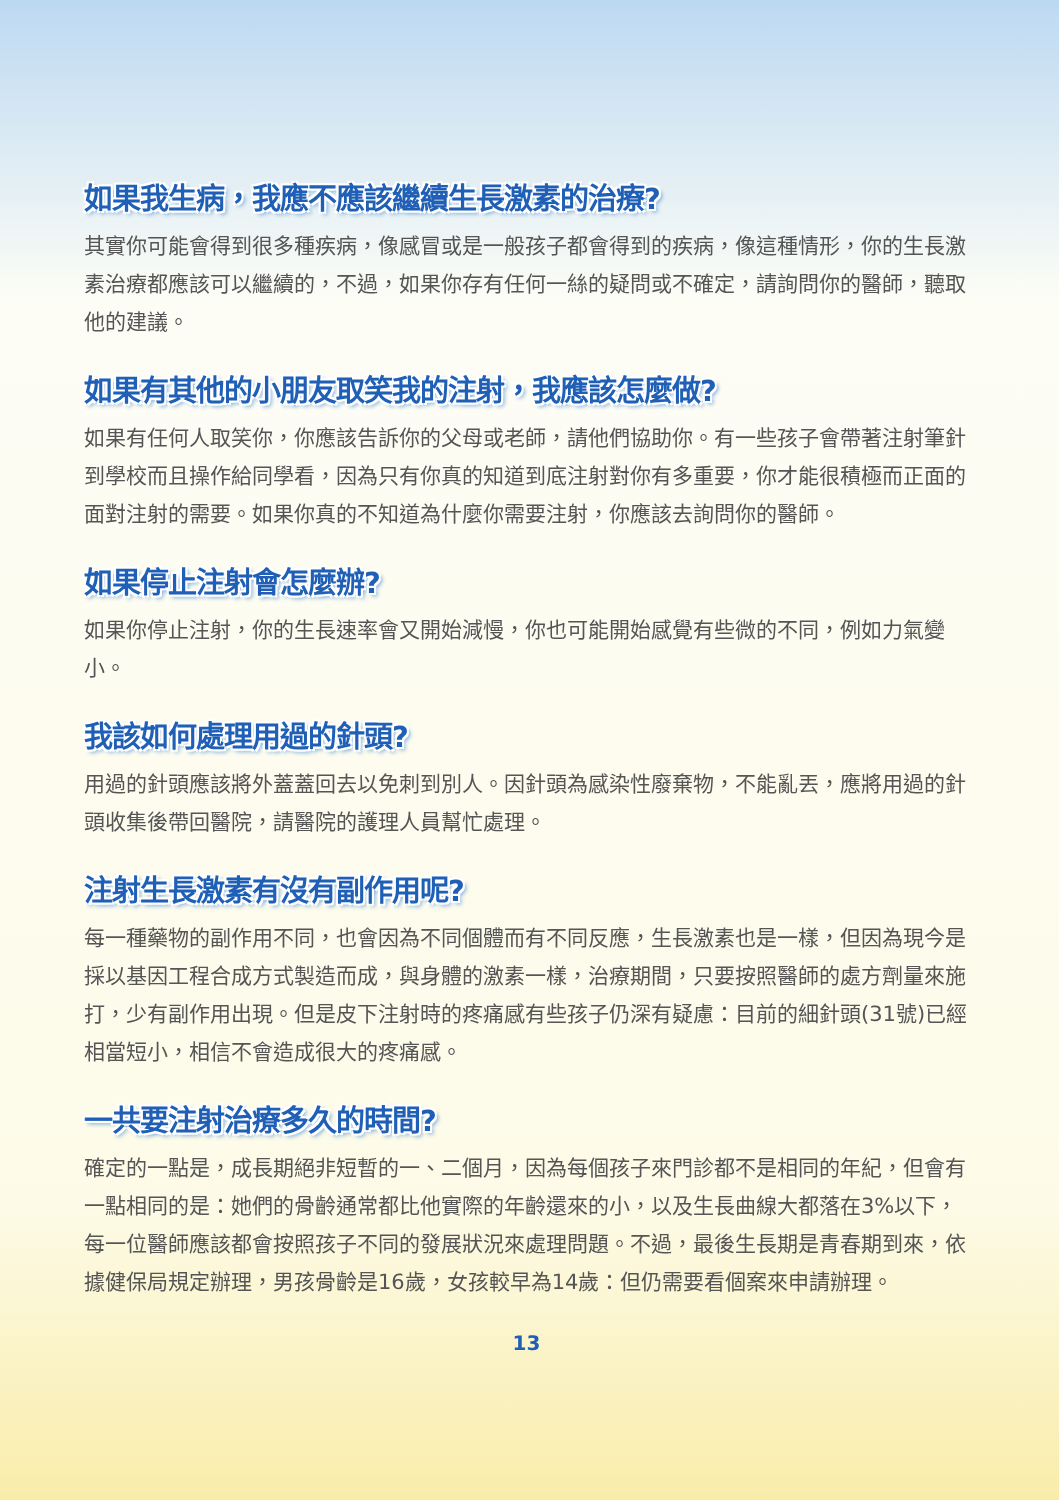如果我生病，我應不應該繼續生長激素的治療?
其實你可能會得到很多種疾病，像感冒或是一般孩子都會得到的疾病，像這種情形，你的生長激素治療都應該可以繼續的，不過，如果你存有任何一絲的疑問或不確定，請詢問你的醫師，聽取他的建議。
如果有其他的小朋友取笑我的注射，我應該怎麼做?
如果有任何人取笑你，你應該告訴你的父母或老師，請他們協助你。有一些孩子會帶著注射筆針到學校而且操作給同學看，因為只有你真的知道到底注射對你有多重要，你才能很積極而正面的面對注射的需要。如果你真的不知道為什麼你需要注射，你應該去詢問你的醫師。
如果停止注射會怎麼辦?
如果你停止注射，你的生長速率會又開始減慢，你也可能開始感覺有些微的不同，例如力氣變小。
我該如何處理用過的針頭?
用過的針頭應該將外蓋蓋回去以免刺到別人。因針頭為感染性廢棄物，不能亂丟，應將用過的針頭收集後帶回醫院，請醫院的護理人員幫忙處理。
注射生長激素有沒有副作用呢?
每一種藥物的副作用不同，也會因為不同個體而有不同反應，生長激素也是一樣，但因為現今是採以基因工程合成方式製造而成，與身體的激素一樣，治療期間，只要按照醫師的處方劑量來施打，少有副作用出現。但是皮下注射時的疼痛感有些孩子仍深有疑慮：目前的細針頭(31號)已經相當短小，相信不會造成很大的疼痛感。
一共要注射治療多久的時間?
確定的一點是，成長期絕非短暫的一、二個月，因為每個孩子來門診都不是相同的年紀，但會有一點相同的是：她們的骨齡通常都比他實際的年齡還來的小，以及生長曲線大都落在3%以下，每一位醫師應該都會按照孩子不同的發展狀況來處理問題。不過，最後生長期是青春期到來，依據健保局規定辦理，男孩骨齡是16歲，女孩較早為14歲：但仍需要看個案來申請辦理。
13